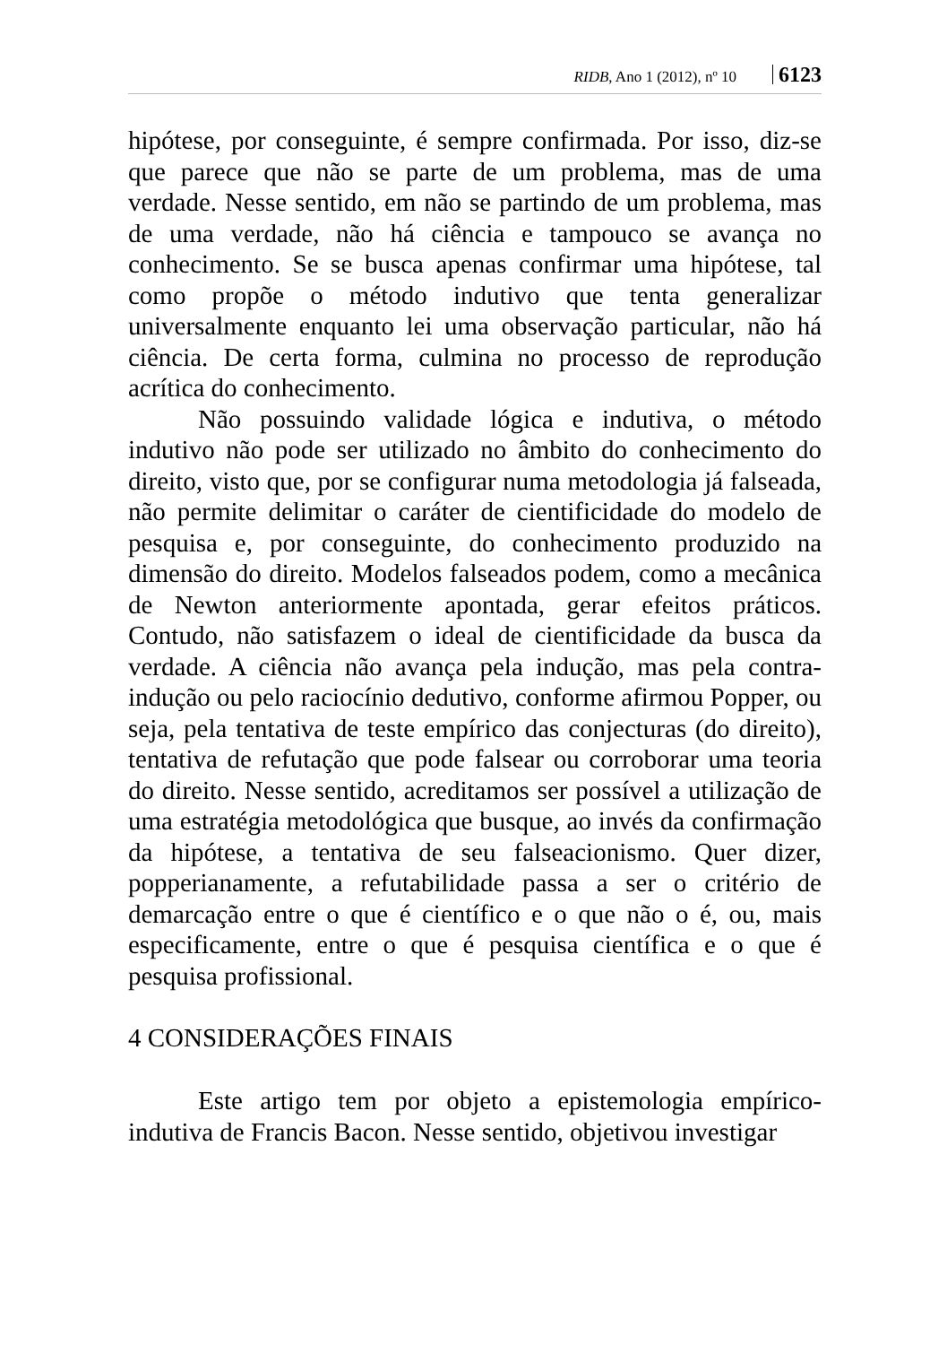RIDB, Ano 1 (2012), nº 10 6123
hipótese, por conseguinte, é sempre confirmada. Por isso, diz-se que parece que não se parte de um problema, mas de uma verdade. Nesse sentido, em não se partindo de um problema, mas de uma verdade, não há ciência e tampouco se avança no conhecimento. Se se busca apenas confirmar uma hipótese, tal como propõe o método indutivo que tenta generalizar universalmente enquanto lei uma observação particular, não há ciência. De certa forma, culmina no processo de reprodução acrítica do conhecimento.
Não possuindo validade lógica e indutiva, o método indutivo não pode ser utilizado no âmbito do conhecimento do direito, visto que, por se configurar numa metodologia já falseada, não permite delimitar o caráter de cientificidade do modelo de pesquisa e, por conseguinte, do conhecimento produzido na dimensão do direito. Modelos falseados podem, como a mecânica de Newton anteriormente apontada, gerar efeitos práticos. Contudo, não satisfazem o ideal de cientificidade da busca da verdade. A ciência não avança pela indução, mas pela contra-indução ou pelo raciocínio dedutivo, conforme afirmou Popper, ou seja, pela tentativa de teste empírico das conjecturas (do direito), tentativa de refutação que pode falsear ou corroborar uma teoria do direito. Nesse sentido, acreditamos ser possível a utilização de uma estratégia metodológica que busque, ao invés da confirmação da hipótese, a tentativa de seu falseacionismo. Quer dizer, popperianamente, a refutabilidade passa a ser o critério de demarcação entre o que é científico e o que não o é, ou, mais especificamente, entre o que é pesquisa científica e o que é pesquisa profissional.
4 CONSIDERAÇÕES FINAIS
Este artigo tem por objeto a epistemologia empírico-indutiva de Francis Bacon. Nesse sentido, objetivou investigar